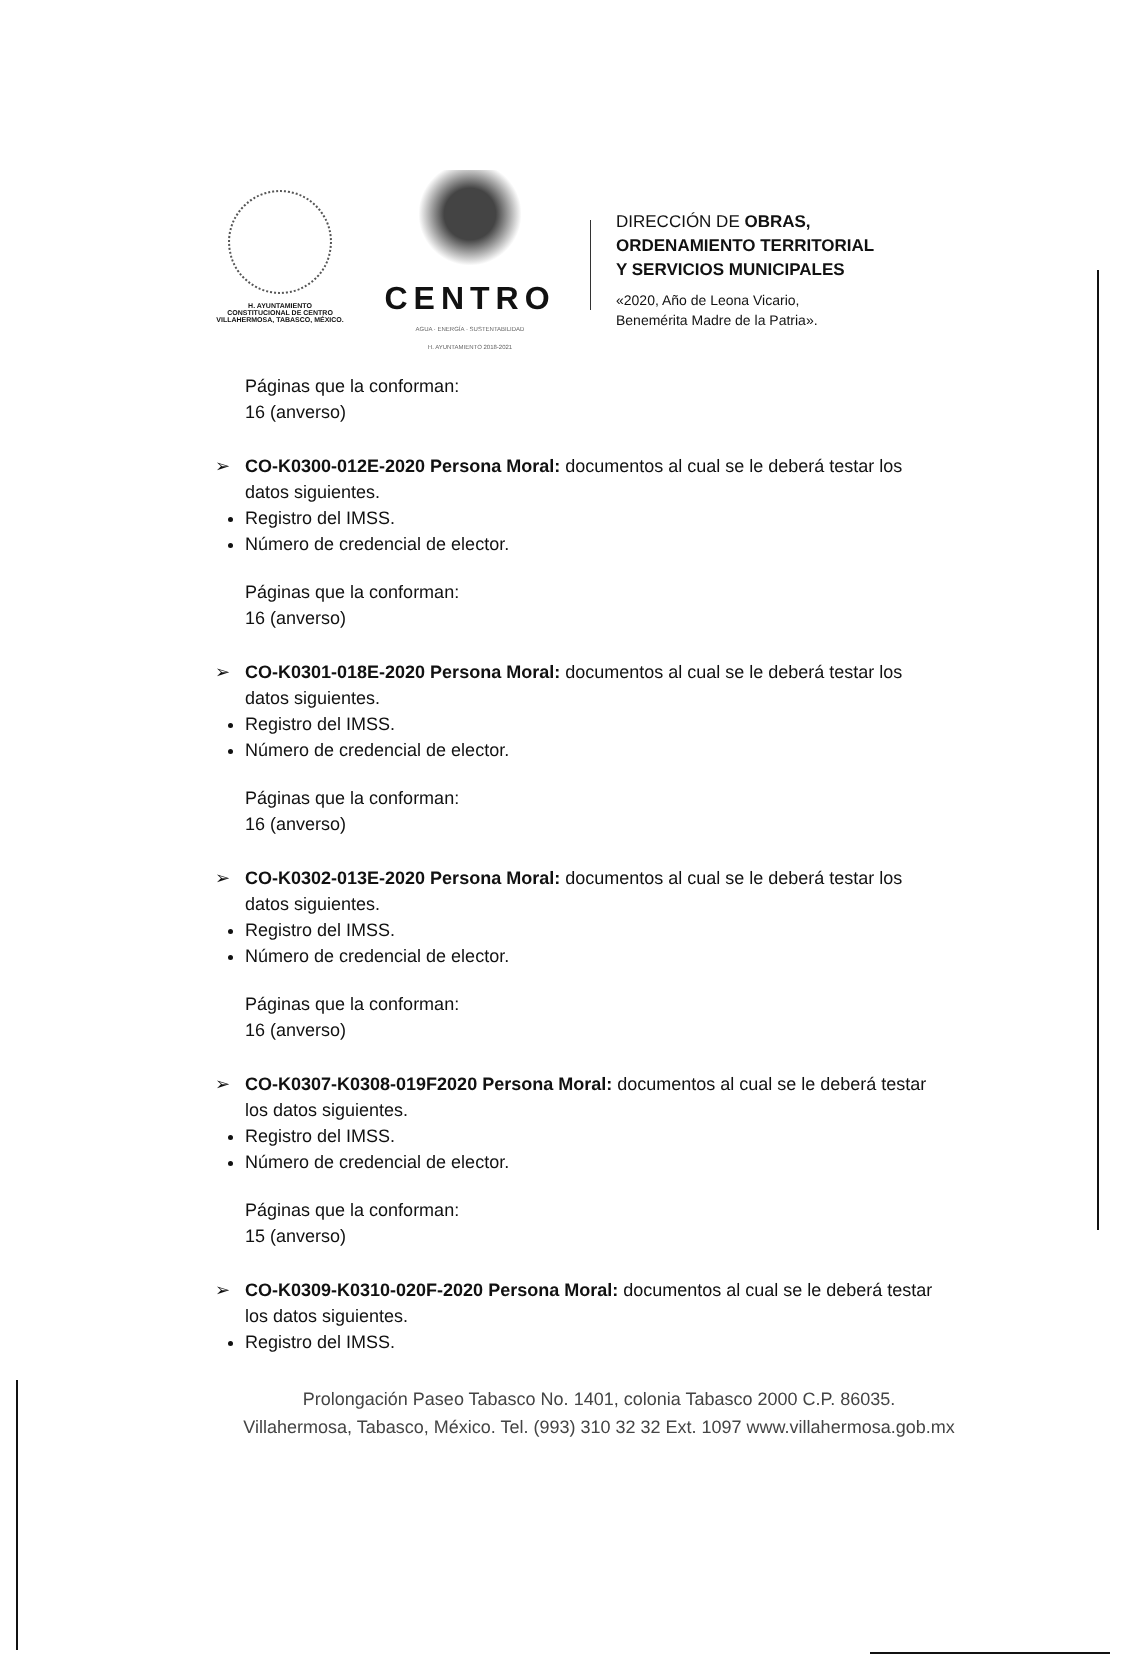H. AYUNTAMIENTO
CONSTITUCIONAL DE CENTRO
VILLAHERMOSA, TABASCO, MÉXICO.
CENTRO
AGUA · ENERGÍA · SUSTENTABILIDAD
H. AYUNTAMIENTO 2018-2021
DIRECCIÓN DE OBRAS,
ORDENAMIENTO TERRITORIAL
Y SERVICIOS MUNICIPALES
«2020, Año de Leona Vicario,
Benemérita Madre de la Patria».
Páginas que la conforman:
16 (anverso)
➢ CO-K0300-012E-2020 Persona Moral: documentos al cual se le deberá testar los
datos siguientes.
Registro del IMSS.
Número de credencial de elector.
Páginas que la conforman:
16 (anverso)
➢ CO-K0301-018E-2020 Persona Moral: documentos al cual se le deberá testar los
datos siguientes.
Registro del IMSS.
Número de credencial de elector.
Páginas que la conforman:
16 (anverso)
➢ CO-K0302-013E-2020 Persona Moral: documentos al cual se le deberá testar los
datos siguientes.
Registro del IMSS.
Número de credencial de elector.
Páginas que la conforman:
16 (anverso)
➢ CO-K0307-K0308-019F2020 Persona Moral: documentos al cual se le deberá testar
los datos siguientes.
Registro del IMSS.
Número de credencial de elector.
Páginas que la conforman:
15 (anverso)
➢ CO-K0309-K0310-020F-2020 Persona Moral: documentos al cual se le deberá testar
los datos siguientes.
Registro del IMSS.
Prolongación Paseo Tabasco No. 1401, colonia Tabasco 2000 C.P. 86035.
Villahermosa, Tabasco, México. Tel. (993) 310 32 32 Ext. 1097 www.villahermosa.gob.mx